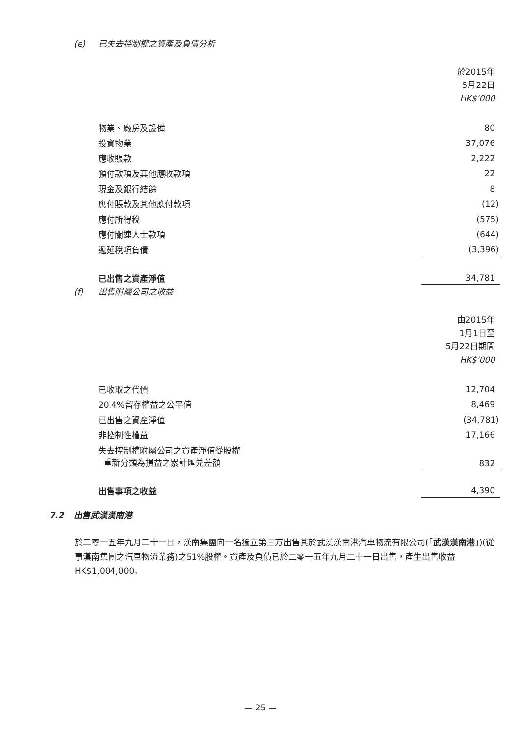(e) 已失去控制權之資產及負債分析
| | 於2015年 5月22日 HK$'000 |
| 物業、廠房及設備 | 80 |
| 投資物業 | 37,076 |
| 應收賬款 | 2,222 |
| 預付款項及其他應收款項 | 22 |
| 現金及銀行結餘 | 8 |
| 應付賬款及其他應付款項 | (12) |
| 應付所得稅 | (575) |
| 應付關連人士款項 | (644) |
| 遞延稅項負債 | (3,396) |
| 已出售之資產淨值 | 34,781 |
(f) 出售附屬公司之收益
| | 由2015年 1月1日至 5月22日期間 HK$'000 |
| 已收取之代價 | 12,704 |
| 20.4%留存權益之公平值 | 8,469 |
| 已出售之資產淨值 | (34,781) |
| 非控制性權益 | 17,166 |
| 失去控制權附屬公司之資產淨值從股權 重新分類為損益之累計匯兑差額 | 832 |
| 出售事項之收益 | 4,390 |
7.2 出售武漢漢南港
於二零一五年九月二十一日，漢南集團向一名獨立第三方出售其於武漢漢南港汽車物流有限公司(「武漢漢南港」)(從事漢南集團之汽車物流業務)之51%股權。資產及負債已於二零一五年九月二十一日出售，產生出售收益HK$1,004,000。
— 25 —